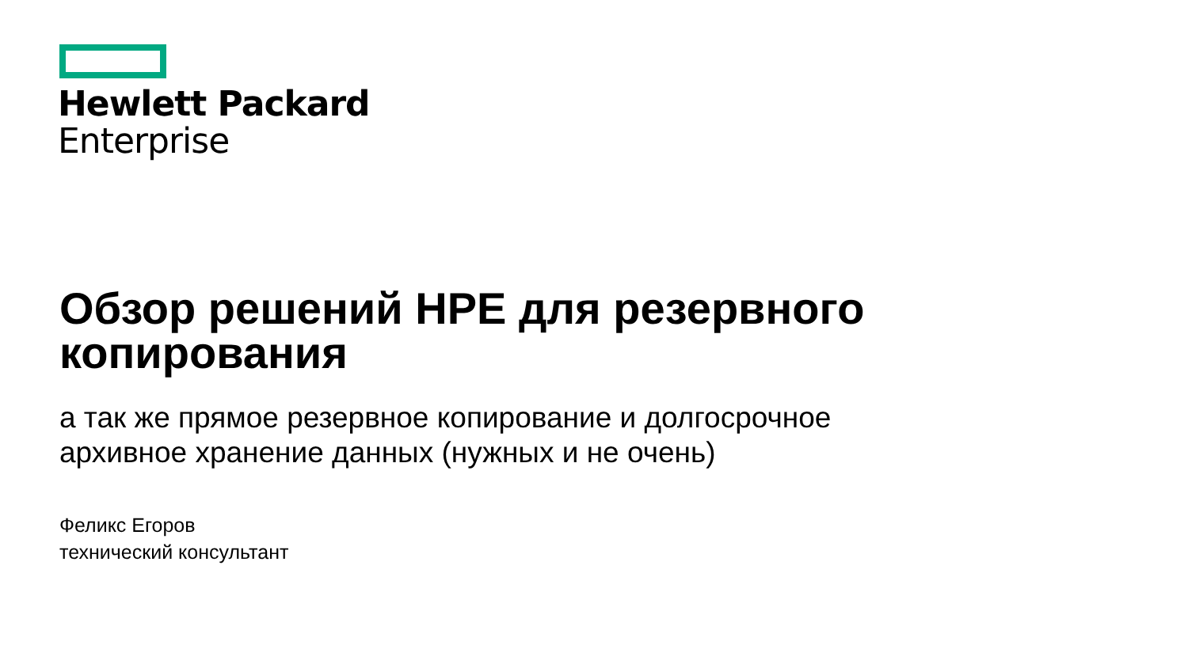Hewlett Packard
Enterprise
Обзор решений HPE для резервного копирования
а так же прямое резервное копирование и долгосрочное
архивное хранение данных (нужных и не очень)
Феликс Егоров
технический консультант